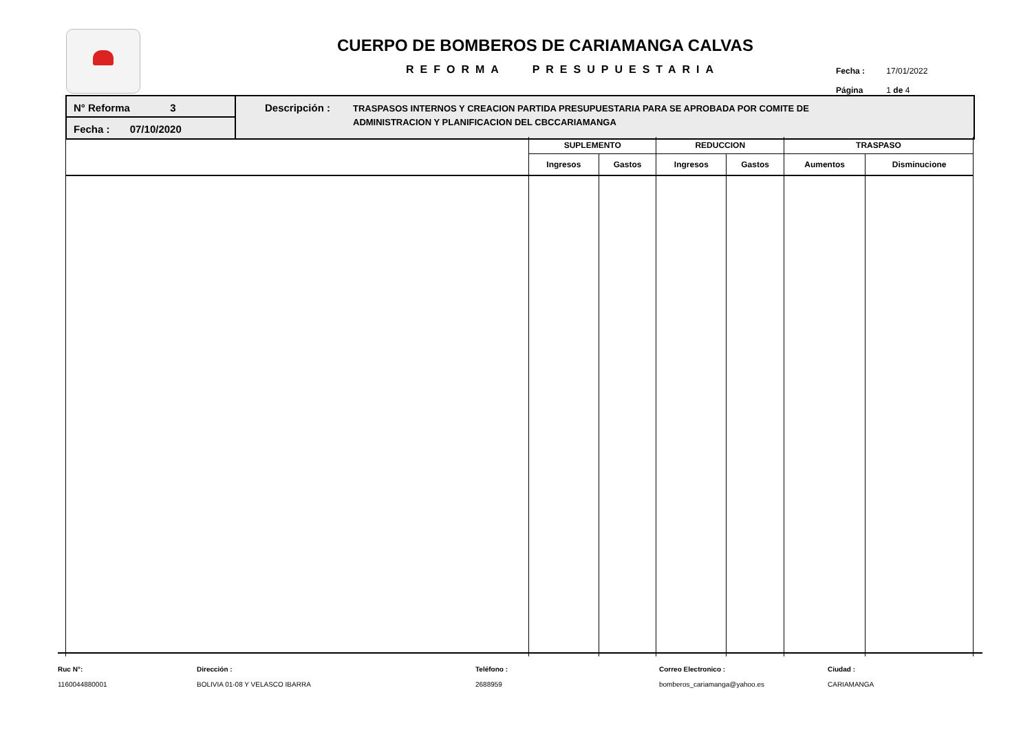CUERPO DE BOMBEROS DE CARIAMANGA CALVAS
REFORMA PRESUPUESTARIA
Fecha : 17/01/2022
Página 1 de 4
N° Reforma 3
Fecha : 07/10/2020
Descripción :
TRASPASOS INTERNOS Y CREACION PARTIDA PRESUPUESTARIA PARA SE APROBADA POR COMITE DE
ADMINISTRACION Y PLANIFICACION DEL CBCCARIAMANGA
| | SUPLEMENTO | | REDUCCION | | TRASPASO | |
| --- | --- | --- | --- | --- | --- | --- |
| | Ingresos | Gastos | Ingresos | Gastos | Aumentos | Disminucione |
Ruc N°:
1160044880001
Dirección :
BOLIVIA 01-08 Y VELASCO IBARRA
Teléfono :
2688959
Correo Electronico :
bomberos_cariamanga@yahoo.es
Ciudad :
CARIAMANGA